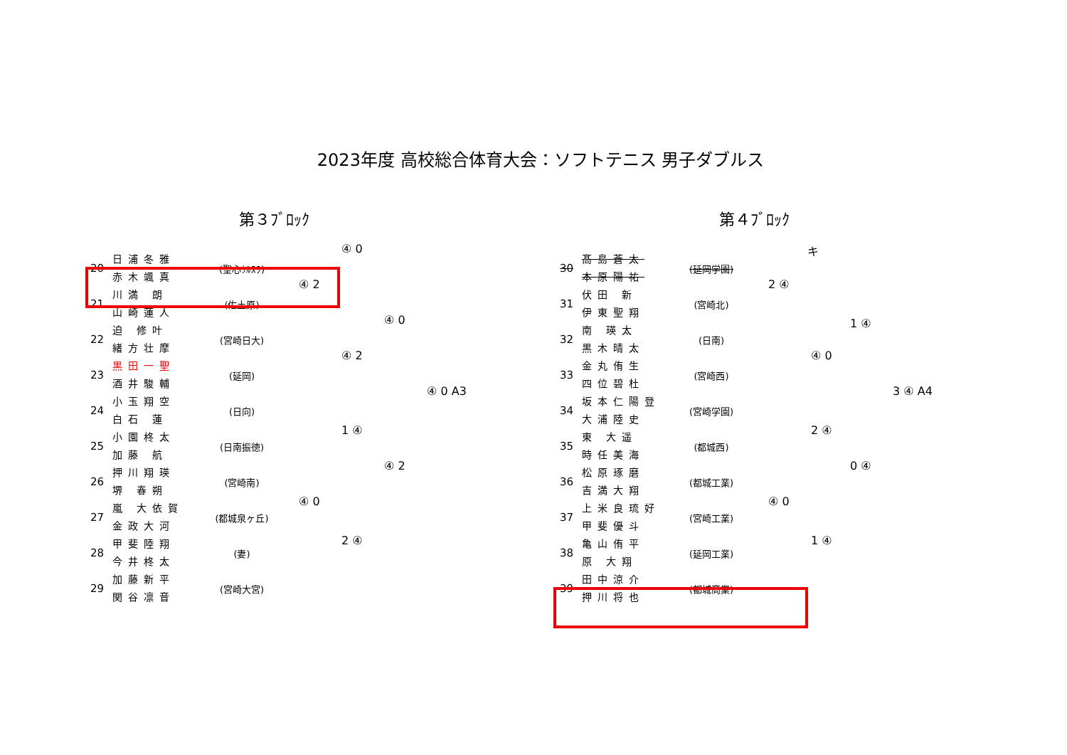2023年度 高校総合体育大会：ソフトテニス 男子ダブルス
第３ﾌﾞﾛｯｸ
| 20 | 日浦冬雅 赤木颯真 | (聖心ｳﾙｽﾗ) |
| 21 | 川満 朗 山崎蓮人 | (佐土原) |
| 22 | 迫 修叶 緒方壮摩 | (宮崎日大) |
| 23 | 黒田一聖 酒井駿輔 | (延岡) |
| 24 | 小玉翔空 白石 蓮 | (日向) |
| 25 | 小園柊太 加藤 航 | (日南振徳) |
| 26 | 押川翔瑛 堺 春朔 | (宮崎南) |
| 27 | 嵐 大依賀 金政大河 | (都城泉ヶ丘) |
| 28 | 甲斐陸翔 今井柊太 | (妻) |
| 29 | 加藤新平 関谷凛音 | (宮崎大宮) |
④ 0
④ 2
④ 0
④ 2
④ 0 A3
1 ④
④ 2
④ 0
2 ④
第４ﾌﾞﾛｯｸ
| 30 | 髙島蒼太 本原陽祐 | (延岡学園) |
| 31 | 伏田 新 伊東聖翔 | (宮崎北) |
| 32 | 南 瑛太 黒木晴太 | (日南) |
| 33 | 金丸侑生 四位碧杜 | (宮崎西) |
| 34 | 坂本仁陽登 大浦陸史 | (宮崎学園) |
| 35 | 東 大遥 時任美海 | (都城西) |
| 36 | 松原琢磨 吉満大翔 | (都城工業) |
| 37 | 上米良琉好 甲斐優斗 | (宮崎工業) |
| 38 | 亀山侑平 原 大翔 | (延岡工業) |
| 39 | 田中涼介 押川将也 | (都城商業) |
キ
2 ④
1 ④
④ 0
3 ④ A4
2 ④
0 ④
④ 0
1 ④